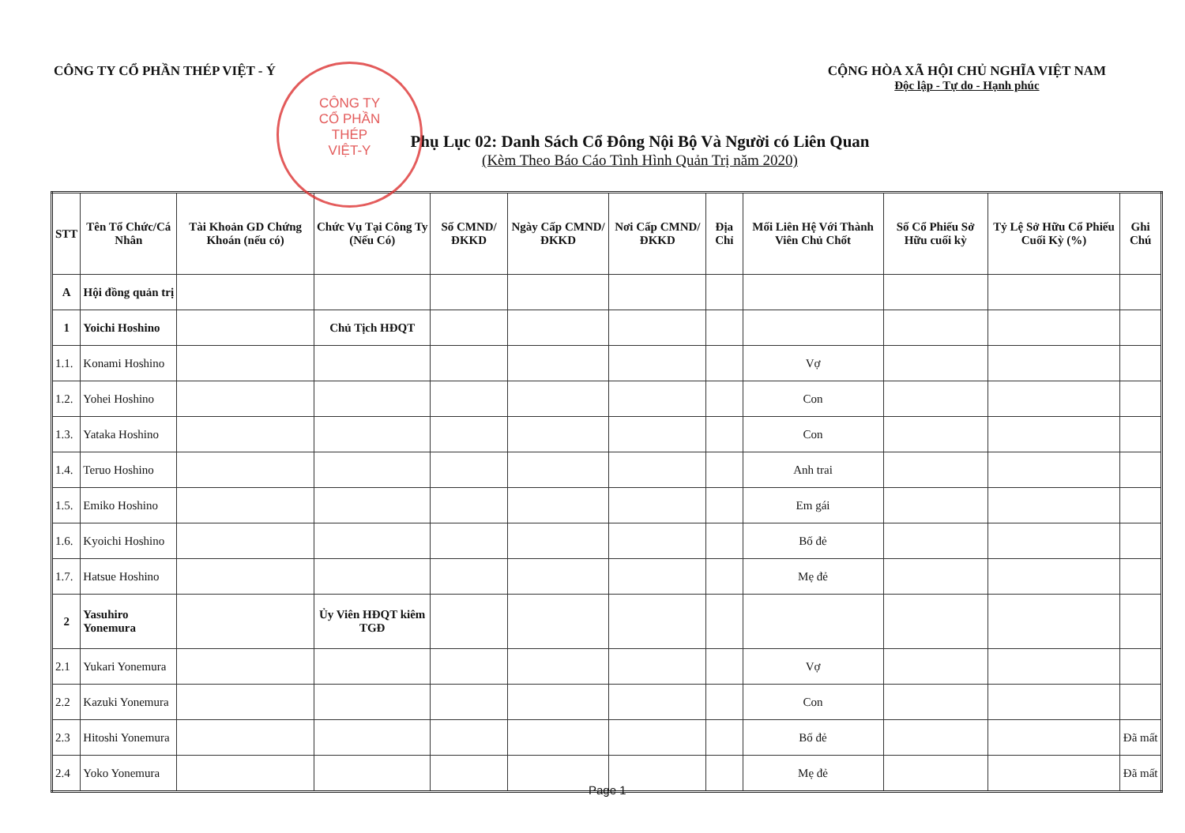CÔNG TY CỔ PHẦN THÉP VIỆT - Ý CỘNG HÒA XÃ HỘI CHỦ NGHĨA VIỆT NAM
Độc lập - Tự do - Hạnh phúc
CÔNG TY
CỔ PHẦN
THÉP
VIỆT-Y
Phụ Lục 02: Danh Sách Cổ Đông Nội Bộ Và Người có Liên Quan
(Kèm Theo Báo Cáo Tình Hình Quản Trị năm 2020)
| STT | Tên Tổ Chức/Cá Nhân | Tài Khoản GD Chứng Khoán (nếu có) | Chức Vụ Tại Công Ty (Nếu Có) | Số CMND/ĐKKD | Ngày Cấp CMND/ ĐKKD | Nơi Cấp CMND/ ĐKKD | Địa Chỉ | Mối Liên Hệ Với Thành Viên Chủ Chốt | Số Cổ Phiếu Sở Hữu cuối kỳ | Tỷ Lệ Sở Hữu Cổ Phiếu Cuối Kỳ (%) | Ghi Chú |
| --- | --- | --- | --- | --- | --- | --- | --- | --- | --- | --- | --- |
| A | Hội đồng quản trị | | | | | | | | | | |
| 1 | Yoichi Hoshino | | Chủ Tịch HĐQT | | | | | | | | |
| 1.1. | Konami Hoshino | | | | | | | Vợ | | | |
| 1.2. | Yohei Hoshino | | | | | | | Con | | | |
| 1.3. | Yataka Hoshino | | | | | | | Con | | | |
| 1.4. | Teruo Hoshino | | | | | | | Anh trai | | | |
| 1.5. | Emiko Hoshino | | | | | | | Em gái | | | |
| 1.6. | Kyoichi Hoshino | | | | | | | Bố đẻ | | | |
| 1.7. | Hatsue Hoshino | | | | | | | Mẹ đẻ | | | |
| 2 | Yasuhiro Yonemura | | Ủy Viên HĐQT kiêm TGĐ | | | | | | | | |
| 2.1 | Yukari Yonemura | | | | | | | Vợ | | | |
| 2.2 | Kazuki Yonemura | | | | | | | Con | | | |
| 2.3 | Hitoshi Yonemura | | | | | | | Bố đẻ | | | Đã mất |
| 2.4 | Yoko Yonemura | | | | | | | Mẹ đẻ | | | Đã mất |
Page 1